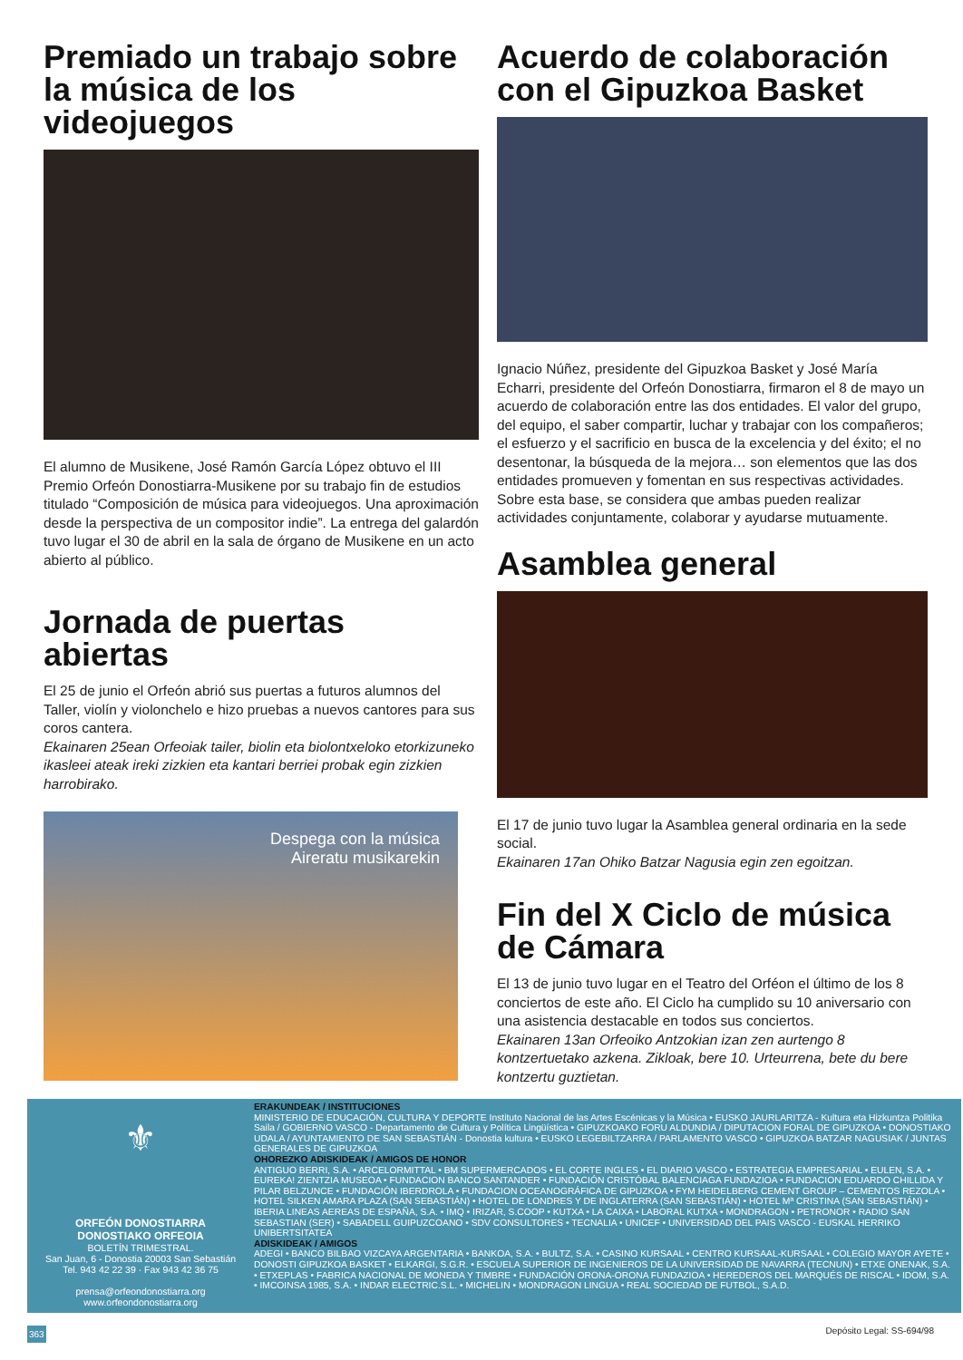Premiado un trabajo sobre la música de los videojuegos
El alumno de Musikene, José Ramón García López obtuvo el III Premio Orfeón Donostiarra-Musikene por su trabajo fin de estudios titulado “Composición de música para videojuegos. Una aproximación desde la perspectiva de un compositor indie”. La entrega del galardón tuvo lugar el 30 de abril en la sala de órgano de Musikene en un acto abierto al público.
Jornada de puertas abiertas
El 25 de junio el Orfeón abrió sus puertas a futuros alumnos del Taller, violín y violonchelo e hizo pruebas a nuevos cantores para sus coros cantera.
Ekainaren 25ean Orfeoiak tailer, biolin eta biolontxeloko etorkizuneko ikasleei ateak ireki zizkien eta kantari berriei probak egin zizkien harrobirako.
Despega con la música
Aireratu musikarekin
Acuerdo de colaboración con el Gipuzkoa Basket
Ignacio Núñez, presidente del Gipuzkoa Basket y José María Echarri, presidente del Orfeón Donostiarra, firmaron el 8 de mayo un acuerdo de colaboración entre las dos entidades. El valor del grupo, del equipo, el saber compartir, luchar y trabajar con los compañeros; el esfuerzo y el sacrificio en busca de la excelencia y del éxito; el no desentonar, la búsqueda de la mejora… son elementos que las dos entidades promueven y fomentan en sus respectivas actividades. Sobre esta base, se considera que ambas pueden realizar actividades conjuntamente, colaborar y ayudarse mutuamente.
Asamblea general
El 17 de junio tuvo lugar la Asamblea general ordinaria en la sede social.
Ekainaren 17an Ohiko Batzar Nagusia egin zen egoitzan.
Fin del X Ciclo de música de Cámara
El 13 de junio tuvo lugar en el Teatro del Orféon el último de los 8 conciertos de este año. El Ciclo ha cumplido su 10 aniversario con una asistencia destacable en todos sus conciertos.
Ekainaren 13an Orfeoiko Antzokian izan zen aurtengo 8 kontzertuetako azkena. Zikloak, bere 10. Urteurrena, bete du bere kontzertu guztietan.
⚜
ORFEÓN DONOSTIARRA
DONOSTIAKO ORFEOIA
BOLETÍN TRIMESTRAL.
San Juan, 6 - Donostia 20003 San Sebastián
Tel. 943 42 22 39 · Fax 943 42 36 75
prensa@orfeondonostiarra.org
www.orfeondonostiarra.org
ERAKUNDEAK / INSTITUCIONES
MINISTERIO DE EDUCACIÓN, CULTURA Y DEPORTE Instituto Nacional de las Artes Escénicas y la Música • EUSKO JAURLARITZA - Kultura eta Hizkuntza Politika Saila / GOBIERNO VASCO - Departamento de Cultura y Política Lingüística • GIPUZKOAKO FORU ALDUNDIA / DIPUTACION FORAL DE GIPUZKOA • DONOSTIAKO UDALA / AYUNTAMIENTO DE SAN SEBASTIÁN - Donostia kultura • EUSKO LEGEBILTZARRA / PARLAMENTO VASCO • GIPUZKOA BATZAR NAGUSIAK / JUNTAS GENERALES DE GIPUZKOA
OHOREZKO ADISKIDEAK / AMIGOS DE HONOR
ANTIGUO BERRI, S.A. • ARCELORMITTAL • BM SUPERMERCADOS • EL CORTE INGLES • EL DIARIO VASCO • ESTRATEGIA EMPRESARIAL • EULEN, S.A. • EUREKA! ZIENTZIA MUSEOA • FUNDACION BANCO SANTANDER • FUNDACIÓN CRISTÓBAL BALENCIAGA FUNDAZIOA • FUNDACION EDUARDO CHILLIDA Y PILAR BELZUNCE • FUNDACIÓN IBERDROLA • FUNDACION OCEANOGRÁFICA DE GIPUZKOA • FYM HEIDELBERG CEMENT GROUP – CEMENTOS REZOLA • HOTEL SILKEN AMARA PLAZA (SAN SEBASTIÁN) • HOTEL DE LONDRES Y DE INGLATERRA (SAN SEBASTIÁN) • HOTEL Mª CRISTINA (SAN SEBASTIÁN) • IBERIA LINEAS AEREAS DE ESPAÑA, S.A. • IMQ • IRIZAR, S.COOP • KUTXA • LA CAIXA • LABORAL KUTXA • MONDRAGON • PETRONOR • RADIO SAN SEBASTIAN (SER) • SABADELL GUIPUZCOANO • SDV CONSULTORES • TECNALIA • UNICEF • UNIVERSIDAD DEL PAIS VASCO - EUSKAL HERRIKO UNIBERTSITATEA
ADISKIDEAK / AMIGOS
ADEGI • BANCO BILBAO VIZCAYA ARGENTARIA • BANKOA, S.A. • BULTZ, S.A. • CASINO KURSAAL • CENTRO KURSAAL-KURSAAL • COLEGIO MAYOR AYETE • DONOSTI GIPUZKOA BASKET • ELKARGI, S.G.R. • ESCUELA SUPERIOR DE INGENIEROS DE LA UNIVERSIDAD DE NAVARRA (TECNUN) • ETXE ONENAK, S.A. • ETXEPLAS • FABRICA NACIONAL DE MONEDA Y TIMBRE • FUNDACIÓN ORONA-ORONA FUNDAZIOA • HEREDEROS DEL MARQUÉS DE RISCAL • IDOM, S.A. • IMCOINSA 1985, S.A. • INDAR ELECTRIC.S.L. • MICHELIN • MONDRAGON LINGUA • REAL SOCIEDAD DE FUTBOL, S.A.D.
363 Depósito Legal: SS-694/98